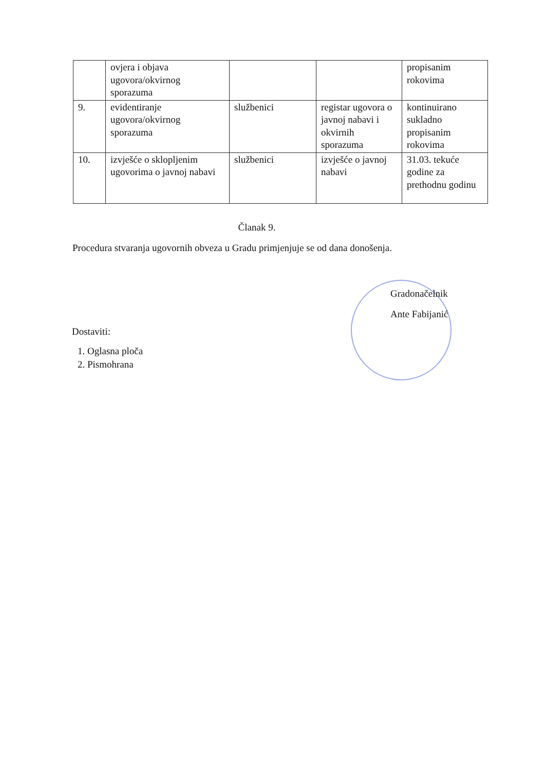| | ovjera i objava ugovora/okvirnog sporazuma | | | propisanim rokovima |
| 9. | evidentiranje ugovora/okvirnog sporazuma | službenici | registar ugovora o javnoj nabavi i okvirnih sporazuma | kontinuirano sukladno propisanim rokovima |
| 10. | izvješće o sklopljenim ugovorima o javnoj nabavi | službenici | izvješće o javnoj nabavi | 31.03. tekuće godine za prethodnu godinu |
Članak 9.
Procedura stvaranja ugovornih obveza u Gradu primjenjuje se od dana donošenja.
Gradonačelnik
Ante Fabijanić
Dostaviti:
1. Oglasna ploča
2. Pismohrana